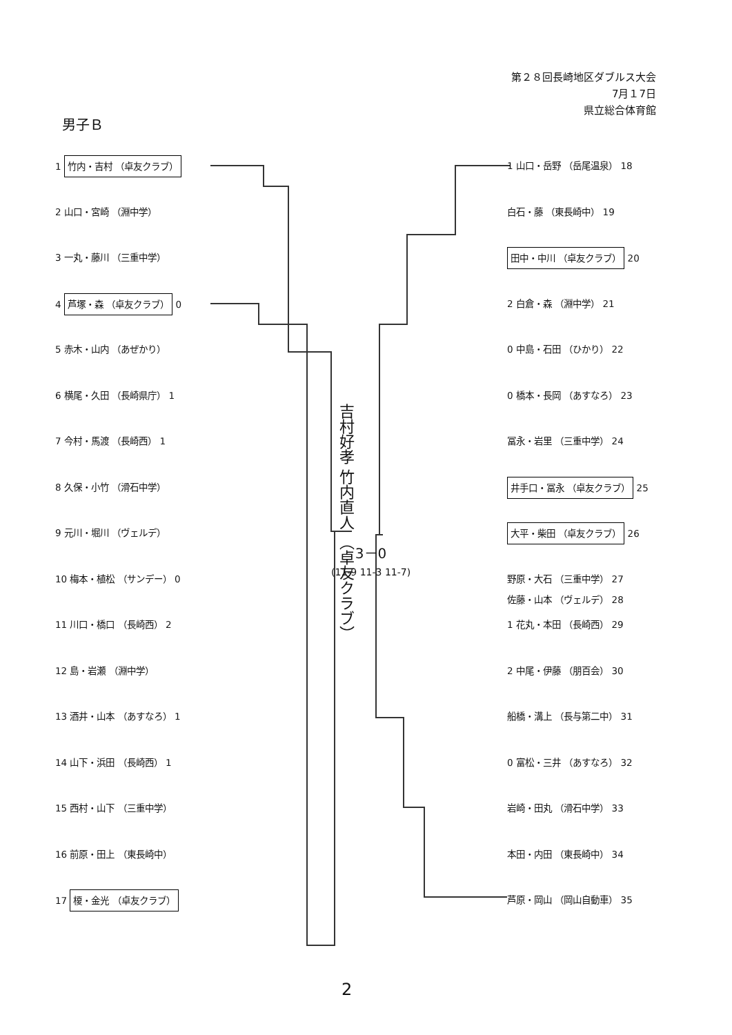第２８回長崎地区ダブルス大会
7月１7日
県立総合体育館
男子Ｂ
1 竹内・吉村 （卓友クラブ）
2 山口・宮崎 （淵中学）
3 一丸・藤川 （三重中学）
4 芦塚・森 （卓友クラブ） 0
5 赤木・山内 （あぜかり）
6 横尾・久田 （長崎県庁） 1
7 今村・馬渡 （長崎西） 1
8 久保・小竹 （滑石中学）
9 元川・堀川 （ヴェルデ）
10 梅本・植松 （サンデー） 0
11 川口・橋口 （長崎西） 2
12 島・岩瀬 （淵中学）
13 酒井・山本 （あすなろ） 1
14 山下・浜田 （長崎西） 1
15 西村・山下 （三重中学）
16 前原・田上 （東長崎中）
17 榎・金光 （卓友クラブ）
1 山口・岳野 （岳尾温泉） 18
白石・藤 （東長崎中） 19
田中・中川 （卓友クラブ） 20
2 白倉・森 （淵中学） 21
0 中島・石田 （ひかり） 22
0 橋本・長岡 （あすなろ） 23
冨永・岩里 （三重中学） 24
井手口・冨永 （卓友クラブ） 25
大平・柴田 （卓友クラブ） 26
野原・大石 （三重中学） 27
佐藤・山本 （ヴェルデ） 28
1 花丸・本田 （長崎西） 29
2 中尾・伊藤 （朋百会） 30
船橋・溝上 （長与第二中） 31
0 富松・三井 （あすなろ） 32
岩崎・田丸 （滑石中学） 33
本田・内田 （東長崎中） 34
芦原・岡山 （岡山自動車） 35
吉村好孝 竹内直人 （卓友クラブ）
3－0
(11-9 11-3 11-7)
2